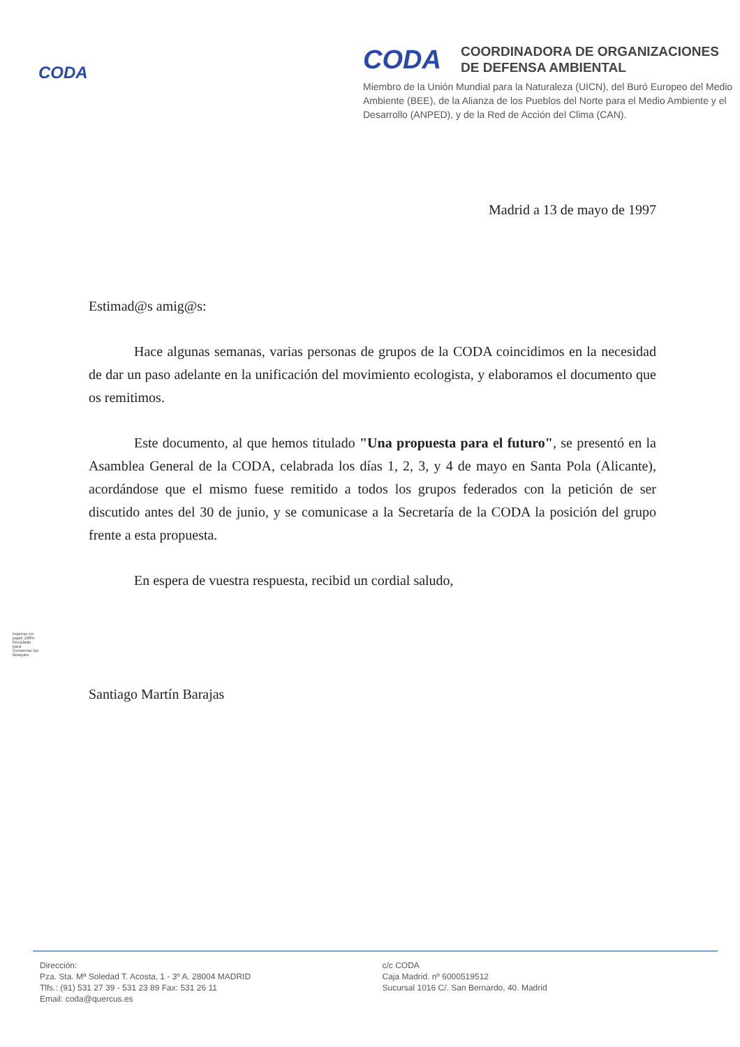CODA
CODA
COORDINADORA DE ORGANIZACIONES
DE DEFENSA AMBIENTAL
Miembro de la Unión Mundial para la Naturaleza (UICN), del Buró Europeo del Medio Ambiente (BEE), de la Alianza de los Pueblos del Norte para el Medio Ambiente y el Desarrollo (ANPED), y de la Red de Acción del Clima (CAN).
Madrid a 13 de mayo de 1997
Estimad@s amig@s:
Hace algunas semanas, varias personas de grupos de la CODA coincidimos en la necesidad de dar un paso adelante en la unificación del movimiento ecologista, y elaboramos el documento que os remitimos.
Este documento, al que hemos titulado "Una propuesta para el futuro", se presentó en la Asamblea General de la CODA, celabrada los días 1, 2, 3, y 4 de mayo en Santa Pola (Alicante), acordándose que el mismo fuese remitido a todos los grupos federados con la petición de ser discutido antes del 30 de junio, y se comunicase a la Secretaría de la CODA la posición del grupo frente a esta propuesta.
En espera de vuestra respuesta, recibid un cordial saludo,
Santiago Martín Barajas
Impreso en papel 100% Reciclado para Conservar los Bosques
Dirección:
Pza. Sta. Mª Soledad T. Acosta, 1 - 3º A. 28004 MADRID
Tlfs.: (91) 531 27 39 - 531 23 89 Fax: 531 26 11
Email: coda@quercus.es
c/c CODA
Caja Madrid. nº 6000519512
Sucursal 1016 C/. San Bernardo, 40. Madrid